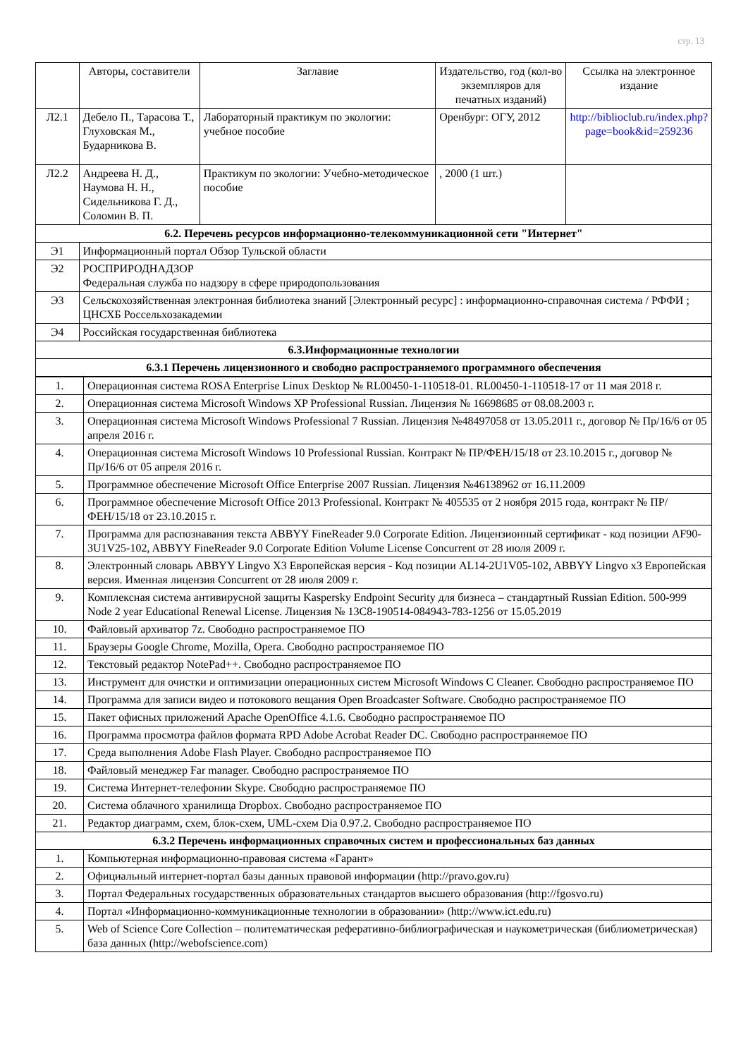стр. 13
| | Авторы, составители | Заглавие | Издательство, год (кол-во экземпляров для печатных изданий) | Ссылка на электронное издание |
| --- | --- | --- | --- | --- |
| Л2.1 | Дебело П., Тарасова Т., Глуховская М., Бударникова В. | Лабораторный практикум по экологии: учебное пособие | Оренбург: ОГУ, 2012 | http://biblioclub.ru/index.php?page=book&id=259236 |
| Л2.2 | Андреева Н. Д., Наумова Н. Н., Сидельникова Г. Д., Соломин В. П. | Практикум по экологии: Учебно-методическое пособие | , 2000 (1 шт.) | |
| 6.2. Перечень ресурсов информационно-телекоммуникационной сети "Интернет" | | | | |
| Э1 | Информационный портал Обзор Тульской области | | | |
| Э2 | РОСПРИРОДНАДЗОР Федеральная служба по надзору в сфере природопользования | | | |
| Э3 | Сельскохозяйственная электронная библиотека знаний [Электронный ресурс] : информационно-справочная система / РФФИ ; ЦНСХБ Россельхозакадемии | | | |
| Э4 | Российская государственная библиотека | | | |
| 6.3.Информационные технологии | | | | |
| 6.3.1 Перечень лицензионного и свободно распространяемого программного обеспечения | | | | |
| 1. | Операционная система ROSA Enterprise Linux Desktop № RL00450-1-110518-01. RL00450-1-110518-17 от 11 мая 2018 г. |
| 2. | Операционная система Microsoft Windows XP Professional Russian. Лицензия № 16698685 от 08.08.2003 г. |
| 3. | Операционная система Microsoft Windows Professional 7 Russian. Лицензия №48497058 от 13.05.2011 г., договор № Пр/16/6 от 05 апреля 2016 г. |
| 4. | Операционная система Microsoft Windows 10 Professional Russian. Контракт № ПР/ФЕН/15/18 от 23.10.2015 г., договор № Пр/16/6 от 05 апреля 2016 г. |
| 5. | Программное обеспечение Microsoft Office Enterprise 2007 Russian. Лицензия №46138962 от 16.11.2009 |
| 6. | Программное обеспечение Microsoft Office 2013 Professional. Контракт № 405535 от 2 ноября 2015 года, контракт № ПР/ФЕН/15/18 от 23.10.2015 г. |
| 7. | Программа для распознавания текста ABBYY FineReader 9.0 Corporate Edition. Лицензионный сертификат - код позиции AF90-3U1V25-102, ABBYY FineReader 9.0 Corporate Edition Volume License Concurrent от 28 июля 2009 г. |
| 8. | Электронный словарь ABBYY Lingvo X3 Европейская версия - Код позиции AL14-2U1V05-102, ABBYY Lingvo x3 Европейская версия. Именная лицензия Concurrent от 28 июля 2009 г. |
| 9. | Комплексная система антивирусной защиты Kaspersky Endpoint Security для бизнеса – стандартный Russian Edition. 500-999 Node 2 year Educational Renewal License. Лицензия № 13C8-190514-084943-783-1256 от 15.05.2019 |
| 10. | Файловый архиватор 7z. Свободно распространяемое ПО |
| 11. | Браузеры Google Chrome, Mozilla, Opera. Свободно распространяемое ПО |
| 12. | Текстовый редактор NotePad++. Свободно распространяемое ПО |
| 13. | Инструмент для очистки и оптимизации операционных систем Microsoft Windows C Cleaner. Свободно распространяемое ПО |
| 14. | Программа для записи видео и потокового вещания Open Broadcaster Software. Свободно распространяемое ПО |
| 15. | Пакет офисных приложений Apache OpenOffice 4.1.6. Свободно распространяемое ПО |
| 16. | Программа просмотра файлов формата RPD Adobe Acrobat Reader DC. Свободно распространяемое ПО |
| 17. | Среда выполнения Adobe Flash Player. Свободно распространяемое ПО |
| 18. | Файловый менеджер Far manager. Свободно распространяемое ПО |
| 19. | Система Интернет-телефонии Skype. Свободно распространяемое ПО |
| 20. | Система облачного хранилища Dropbox. Свободно распространяемое ПО |
| 21. | Редактор диаграмм, схем, блок-схем, UML-схем Dia 0.97.2. Свободно распространяемое ПО |
| 6.3.2 Перечень информационных справочных систем и профессиональных баз данных | |
| 1. | Компьютерная информационно-правовая система «Гарант» |
| 2. | Официальный интернет-портал базы данных правовой информации (http://pravo.gov.ru) |
| 3. | Портал Федеральных государственных образовательных стандартов высшего образования (http://fgosvo.ru) |
| 4. | Портал «Информационно-коммуникационные технологии в образовании» (http://www.ict.edu.ru) |
| 5. | Web of Science Core Collection – политематическая реферативно-библиографическая и наукометрическая (библиометрическая) база данных (http://webofscience.com) |